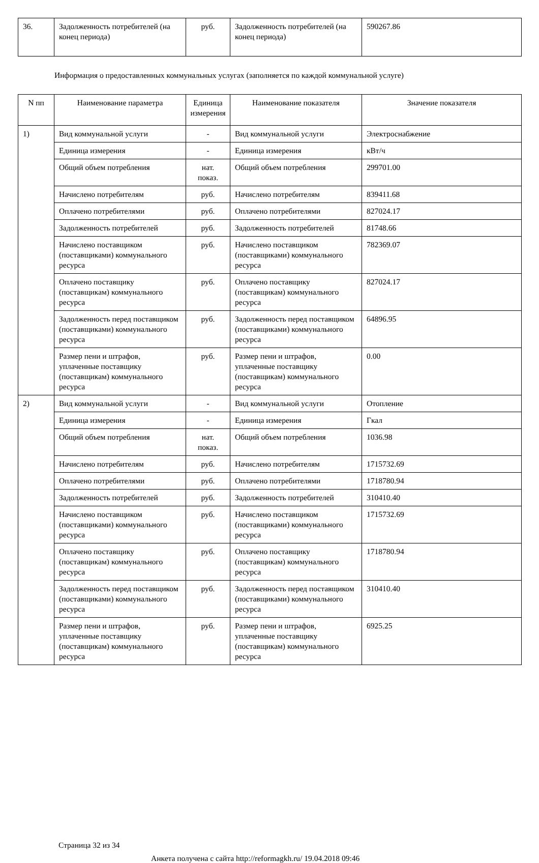| 36. | Задолженность потребителей (на конец периода) | руб. | Задолженность потребителей (на конец периода) | 590267.86 |
Информация о предоставленных коммунальных услугах (заполняется по каждой коммунальной услуге)
| N пп | Наименование параметра | Единица измерения | Наименование показателя | Значение показателя |
| --- | --- | --- | --- | --- |
| 1) | Вид коммунальной услуги | - | Вид коммунальной услуги | Электроснабжение |
| | Единица измерения | - | Единица измерения | кВт/ч |
| | Общий объем потребления | нат. показ. | Общий объем потребления | 299701.00 |
| | Начислено потребителям | руб. | Начислено потребителям | 839411.68 |
| | Оплачено потребителями | руб. | Оплачено потребителями | 827024.17 |
| | Задолженность потребителей | руб. | Задолженность потребителей | 81748.66 |
| | Начислено поставщиком (поставщиками) коммунального ресурса | руб. | Начислено поставщиком (поставщиками) коммунального ресурса | 782369.07 |
| | Оплачено поставщику (поставщикам) коммунального ресурса | руб. | Оплачено поставщику (поставщикам) коммунального ресурса | 827024.17 |
| | Задолженность перед поставщиком (поставщиками) коммунального ресурса | руб. | Задолженность перед поставщиком (поставщиками) коммунального ресурса | 64896.95 |
| | Размер пени и штрафов, уплаченные поставщику (поставщикам) коммунального ресурса | руб. | Размер пени и штрафов, уплаченные поставщику (поставщикам) коммунального ресурса | 0.00 |
| 2) | Вид коммунальной услуги | - | Вид коммунальной услуги | Отопление |
| | Единица измерения | - | Единица измерения | Гкал |
| | Общий объем потребления | нат. показ. | Общий объем потребления | 1036.98 |
| | Начислено потребителям | руб. | Начислено потребителям | 1715732.69 |
| | Оплачено потребителями | руб. | Оплачено потребителями | 1718780.94 |
| | Задолженность потребителей | руб. | Задолженность потребителей | 310410.40 |
| | Начислено поставщиком (поставщиками) коммунального ресурса | руб. | Начислено поставщиком (поставщиками) коммунального ресурса | 1715732.69 |
| | Оплачено поставщику (поставщикам) коммунального ресурса | руб. | Оплачено поставщику (поставщикам) коммунального ресурса | 1718780.94 |
| | Задолженность перед поставщиком (поставщиками) коммунального ресурса | руб. | Задолженность перед поставщиком (поставщиками) коммунального ресурса | 310410.40 |
| | Размер пени и штрафов, уплаченные поставщику (поставщикам) коммунального ресурса | руб. | Размер пени и штрафов, уплаченные поставщику (поставщикам) коммунального ресурса | 6925.25 |
Страница 32 из 34
Анкета получена с сайта http://reformagkh.ru/ 19.04.2018 09:46